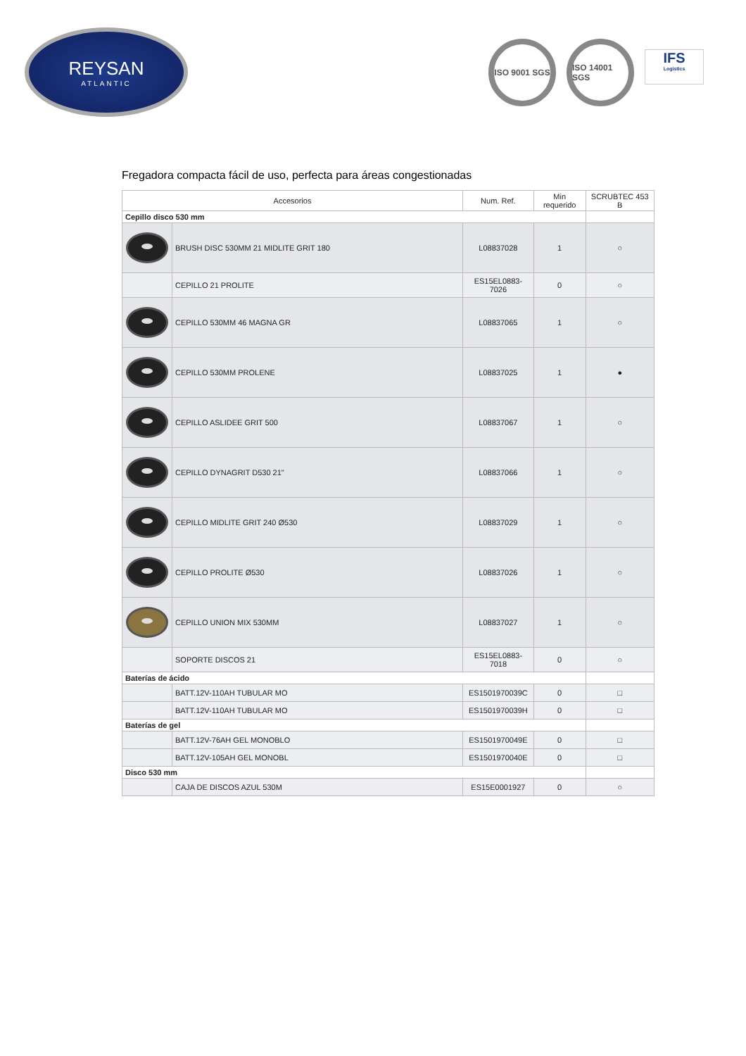REYSAN
ATLANTIC
ISO 9001 SGS
ISO 14001 SGS
IFS
Logistics
Fregadora compacta fácil de uso, perfecta para áreas congestionadas
| Accesorios | | Num. Ref. | Min requerido | SCRUBTEC 453 B |
| --- | --- | --- | --- | --- |
| Cepillo disco 530 mm | | | | |
| | BRUSH DISC 530MM 21 MIDLITE GRIT 180 | L08837028 | 1 | ○ |
| | CEPILLO 21 PROLITE | ES15EL0883-7026 | 0 | ○ |
| | CEPILLO 530MM 46 MAGNA GR | L08837065 | 1 | ○ |
| | CEPILLO 530MM PROLENE | L08837025 | 1 | ● |
| | CEPILLO ASLIDEE GRIT 500 | L08837067 | 1 | ○ |
| | CEPILLO DYNAGRIT D530 21" | L08837066 | 1 | ○ |
| | CEPILLO MIDLITE GRIT 240 Ø530 | L08837029 | 1 | ○ |
| | CEPILLO PROLITE Ø530 | L08837026 | 1 | ○ |
| | CEPILLO UNION MIX 530MM | L08837027 | 1 | ○ |
| | SOPORTE DISCOS 21 | ES15EL0883-7018 | 0 | ○ |
| Baterías de ácido | | | | |
| | BATT.12V-110AH TUBULAR MO | ES1501970039C | 0 | □ |
| | BATT.12V-110AH TUBULAR MO | ES1501970039H | 0 | □ |
| Baterías de gel | | | | |
| | BATT.12V-76AH GEL MONOBLO | ES1501970049E | 0 | □ |
| | BATT.12V-105AH GEL MONOBL | ES1501970040E | 0 | □ |
| Disco 530 mm | | | | |
| | CAJA DE DISCOS AZUL 530M | ES15E0001927 | 0 | ○ |